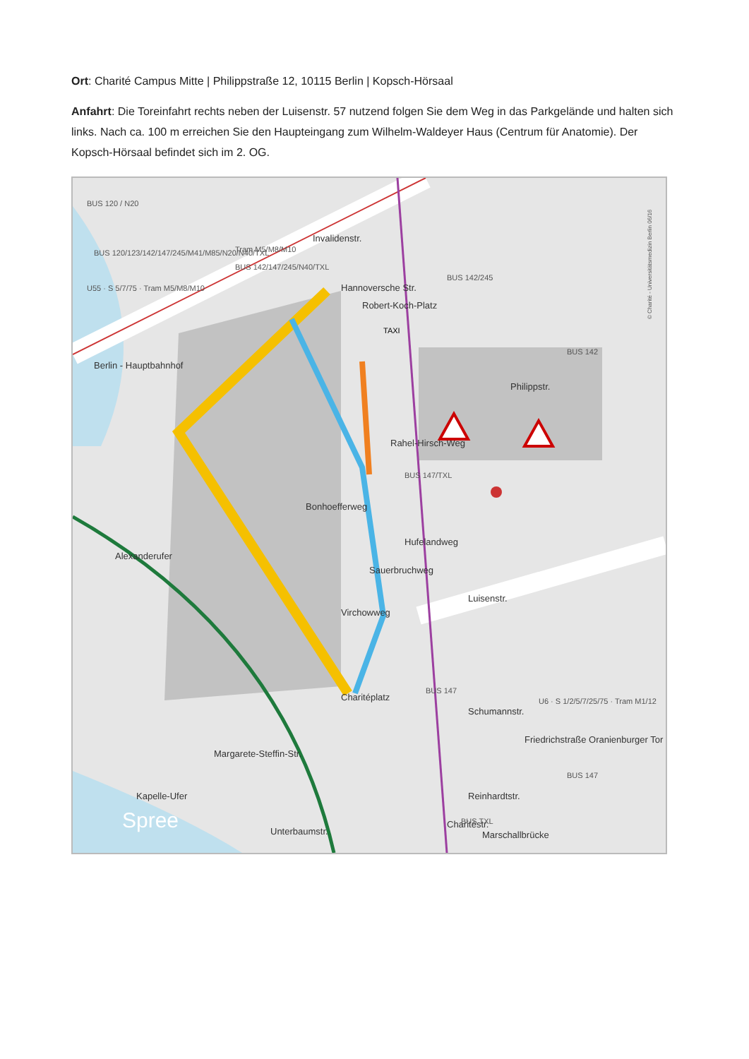Ort: Charité Campus Mitte | Philippstraße 12, 10115 Berlin | Kopsch-Hörsaal
Anfahrt: Die Toreinfahrt rechts neben der Luisenstr. 57 nutzend folgen Sie dem Weg in das Parkgelände und halten sich links. Nach ca. 100 m erreichen Sie den Haupteingang zum Wilhelm-Waldeyer Haus (Centrum für Anatomie). Der Kopsch-Hörsaal befindet sich im 2. OG.
Invalidenstr.
Hannoversche Str.
Robert-Koch-Platz
Schumannstr.
Reinhardtstr.
Philippstr.
Luisenstr.
Berlin - Hauptbahnhof
Bonhoefferweg
Virchowweg
Sauerbruchweg
Hufelandweg
Rahel-Hirsch-Weg
Alexanderufer
Margarete-Steffin-Str.
Kapelle-Ufer
Spree
Charitéstr.
Marschallbrücke
Friedrichstraße Oranienburger Tor
Charitéplatz
Unterbaumstr.
BUS 120 / N20
BUS 120/123/142/147/245/M41/M85/N20/N40/TXL
U55 · S 5/7/75 · Tram M5/M8/M10
Tram M5/M8/M10
BUS 142/147/245/N40/TXL
BUS 142/245
BUS 142
BUS 147/TXL
BUS 147
U6 · S 1/2/5/7/25/75 · Tram M1/12
BUS 147
BUS TXL
TAXI
© Charité - Universitätsmedizin Berlin 06/16